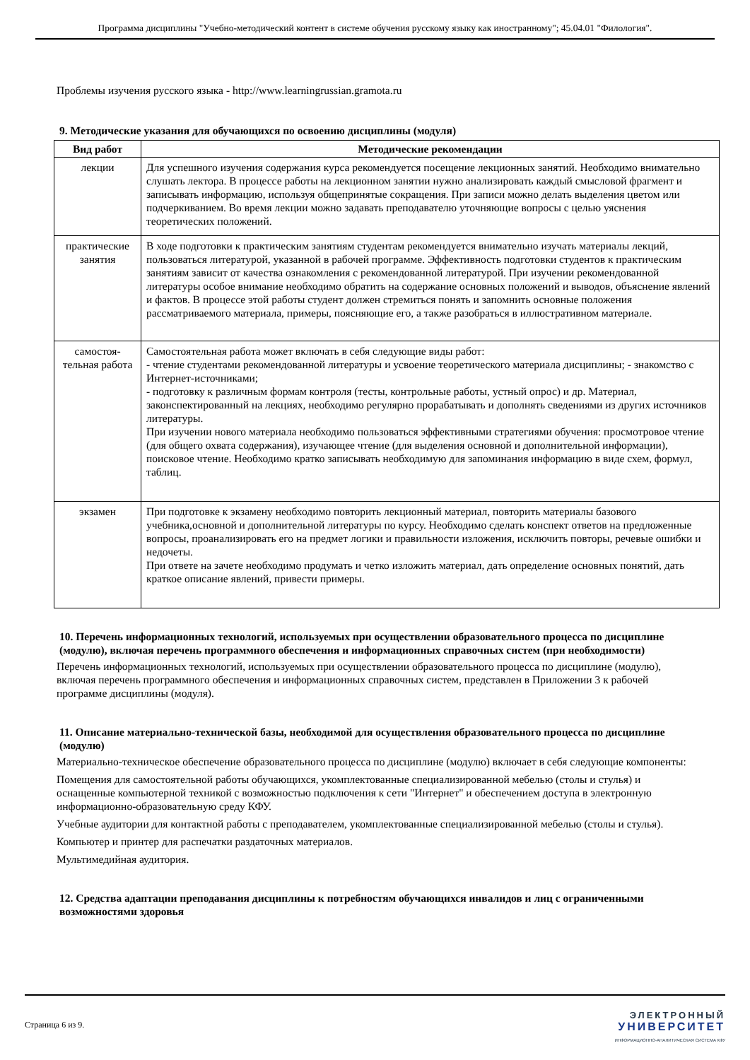Программа дисциплины "Учебно-методический контент в системе обучения русскому языку как иностранному"; 45.04.01 "Филология".
Проблемы изучения русского языка - http://www.learningrussian.gramota.ru
9. Методические указания для обучающихся по освоению дисциплины (модуля)
| Вид работ | Методические рекомендации |
| --- | --- |
| лекции | Для успешного изучения содержания курса рекомендуется посещение лекционных занятий. Необходимо внимательно слушать лектора. В процессе работы на лекционном занятии нужно анализировать каждый смысловой фрагмент и записывать информацию, используя общепринятые сокращения. При записи можно делать выделения цветом или подчеркиванием. Во время лекции можно задавать преподавателю уточняющие вопросы с целью уяснения теоретических положений. |
| практические занятия | В ходе подготовки к практическим занятиям студентам рекомендуется внимательно изучать материалы лекций, пользоваться литературой, указанной в рабочей программе. Эффективность подготовки студентов к практическим занятиям зависит от качества ознакомления с рекомендованной литературой. При изучении рекомендованной литературы особое внимание необходимо обратить на содержание основных положений и выводов, объяснение явлений и фактов. В процессе этой работы студент должен стремиться понять и запомнить основные положения рассматриваемого материала, примеры, поясняющие его, а также разобраться в иллюстративном материале. |
| самостоя-тельная работа | Самостоятельная работа может включать в себя следующие виды работ: - чтение студентами рекомендованной литературы и усвоение теоретического материала дисциплины; - знакомство с Интернет-источниками; - подготовку к различным формам контроля (тесты, контрольные работы, устный опрос) и др. Материал, законспектированный на лекциях, необходимо регулярно прорабатывать и дополнять сведениями из других источников литературы. При изучении нового материала необходимо пользоваться эффективными стратегиями обучения: просмотровое чтение (для общего охвата содержания), изучающее чтение (для выделения основной и дополнительной информации), поисковое чтение. Необходимо кратко записывать необходимую для запоминания информацию в виде схем, формул, таблиц. |
| экзамен | При подготовке к экзамену необходимо повторить лекционный материал, повторить материалы базового учебника,основной и дополнительной литературы по курсу. Необходимо сделать конспект ответов на предложенные вопросы, проанализировать его на предмет логики и правильности изложения, исключить повторы, речевые ошибки и недочеты. При ответе на зачете необходимо продумать и четко изложить материал, дать определение основных понятий, дать краткое описание явлений, привести примеры. |
10. Перечень информационных технологий, используемых при осуществлении образовательного процесса по дисциплине (модулю), включая перечень программного обеспечения и информационных справочных систем (при необходимости)
Перечень информационных технологий, используемых при осуществлении образовательного процесса по дисциплине (модулю), включая перечень программного обеспечения и информационных справочных систем, представлен в Приложении 3 к рабочей программе дисциплины (модуля).
11. Описание материально-технической базы, необходимой для осуществления образовательного процесса по дисциплине (модулю)
Материально-техническое обеспечение образовательного процесса по дисциплине (модулю) включает в себя следующие компоненты:
Помещения для самостоятельной работы обучающихся, укомплектованные специализированной мебелью (столы и стулья) и оснащенные компьютерной техникой с возможностью подключения к сети "Интернет" и обеспечением доступа в электронную информационно-образовательную среду КФУ.
Учебные аудитории для контактной работы с преподавателем, укомплектованные специализированной мебелью (столы и стулья).
Компьютер и принтер для распечатки раздаточных материалов.
Мультимедийная аудитория.
12. Средства адаптации преподавания дисциплины к потребностям обучающихся инвалидов и лиц с ограниченными возможностями здоровья
Страница 6 из 9.
ЭЛЕКТРОННЫЙ
УНИВЕРСИТЕТ
ИНФОРМАЦИОННО-АНАЛИТИЧЕСКАЯ СИСТЕМА КФУ